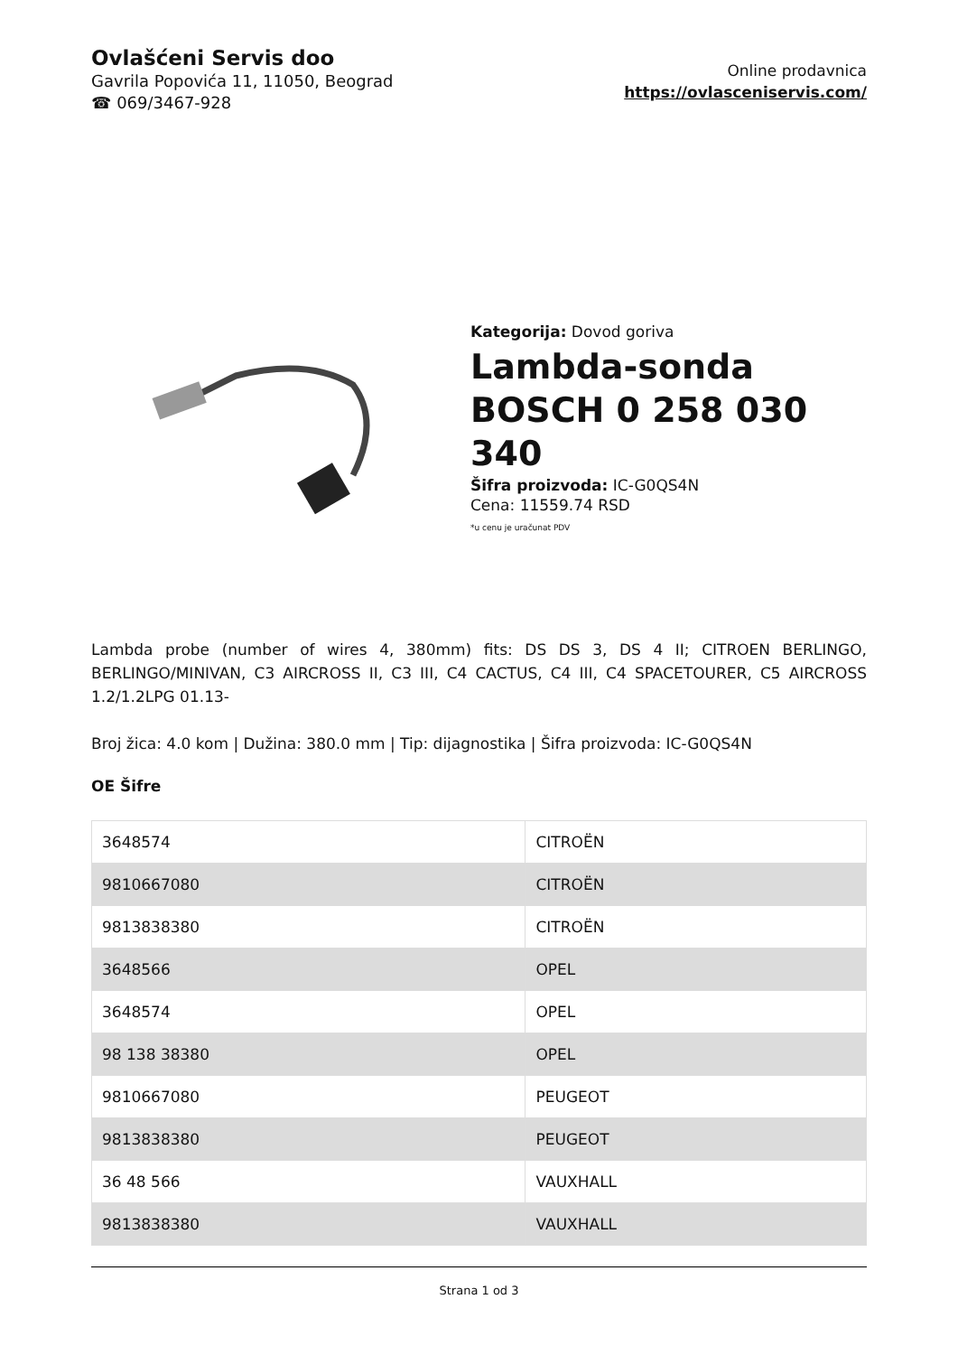Ovlašćeni Servis doo
Gavrila Popovića 11, 11050, Beograd
☎ 069/3467-928
Online prodavnica
https://ovlasceniservis.com/
Kategorija: Dovod goriva
Lambda-sonda BOSCH 0 258 030 340
Šifra proizvoda: IC-G0QS4N
Cena: 11559.74 RSD
*u cenu je uračunat PDV
Lambda probe (number of wires 4, 380mm) fits: DS DS 3, DS 4 II; CITROEN BERLINGO, BERLINGO/MINIVAN, C3 AIRCROSS II, C3 III, C4 CACTUS, C4 III, C4 SPACETOURER, C5 AIRCROSS 1.2/1.2LPG 01.13-
Broj žica: 4.0 kom | Dužina: 380.0 mm | Tip: dijagnostika | Šifra proizvoda: IC-G0QS4N
OE Šifre
| 3648574 | CITROËN |
| 9810667080 | CITROËN |
| 9813838380 | CITROËN |
| 3648566 | OPEL |
| 3648574 | OPEL |
| 98 138 38380 | OPEL |
| 9810667080 | PEUGEOT |
| 9813838380 | PEUGEOT |
| 36 48 566 | VAUXHALL |
| 9813838380 | VAUXHALL |
Strana 1 od 3